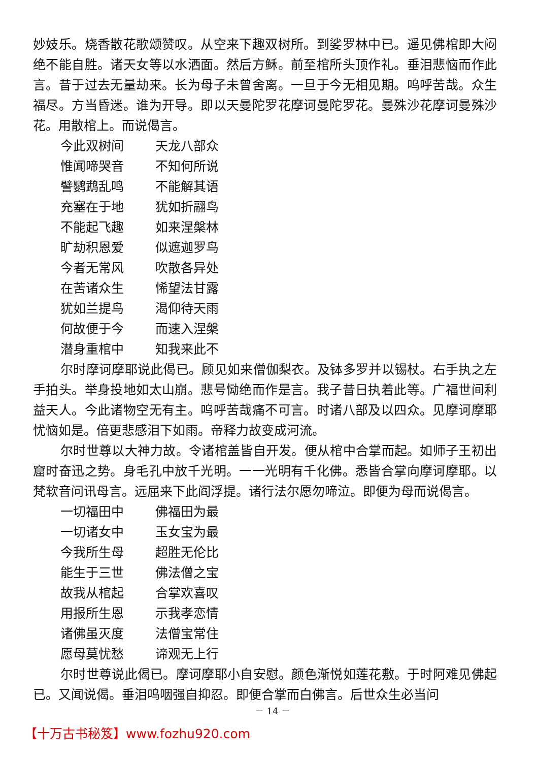妙妓乐。烧香散花歌颂赞叹。从空来下趣双树所。到娑罗林中已。遥见佛棺即大闷绝不能自胜。诸天女等以水洒面。然后方稣。前至棺所头顶作礼。垂泪悲恼而作此言。昔于过去无量劫来。长为母子未曾舍离。一旦于今无相见期。呜呼苦哉。众生福尽。方当昏迷。谁为开导。即以天曼陀罗花摩诃曼陀罗花。曼殊沙花摩诃曼殊沙花。用散棺上。而说偈言。
今此双树间 天龙八部众
惟闻啼哭音 不知何所说
譬鹦鹉乱鸣 不能解其语
充塞在于地 犹如折翮鸟
不能起飞趣 如来涅槃林
旷劫积恩爱 似遮迦罗鸟
今者无常风 吹散各异处
在苦诸众生 悕望法甘露
犹如兰提鸟 渴仰待天雨
何故便于今 而速入涅槃
潜身重棺中 知我来此不
尔时摩诃摩耶说此偈已。顾见如来僧伽梨衣。及钵多罗并以锡杖。右手执之左手拍头。举身投地如太山崩。悲号恸绝而作是言。我子昔日执着此等。广福世间利益天人。今此诸物空无有主。呜呼苦哉痛不可言。时诸八部及以四众。见摩诃摩耶忧恼如是。倍更悲感泪下如雨。帝释力故变成河流。
尔时世尊以大神力故。令诸棺盖皆自开发。便从棺中合掌而起。如师子王初出窟时奋迅之势。身毛孔中放千光明。一一光明有千化佛。悉皆合掌向摩诃摩耶。以梵软音问讯母言。远屈来下此阎浮提。诸行法尔愿勿啼泣。即便为母而说偈言。
一切福田中 佛福田为最
一切诸女中 玉女宝为最
今我所生母 超胜无伦比
能生于三世 佛法僧之宝
故我从棺起 合掌欢喜叹
用报所生恩 示我孝恋情
诸佛虽灭度 法僧宝常住
愿母莫忧愁 谛观无上行
尔时世尊说此偈已。摩诃摩耶小自安慰。颜色渐悦如莲花敷。于时阿难见佛起已。又闻说偈。垂泪呜咽强自抑忍。即便合掌而白佛言。后世众生必当问
－ 14 －
【十万古书秘笈】www.fozhu920.com